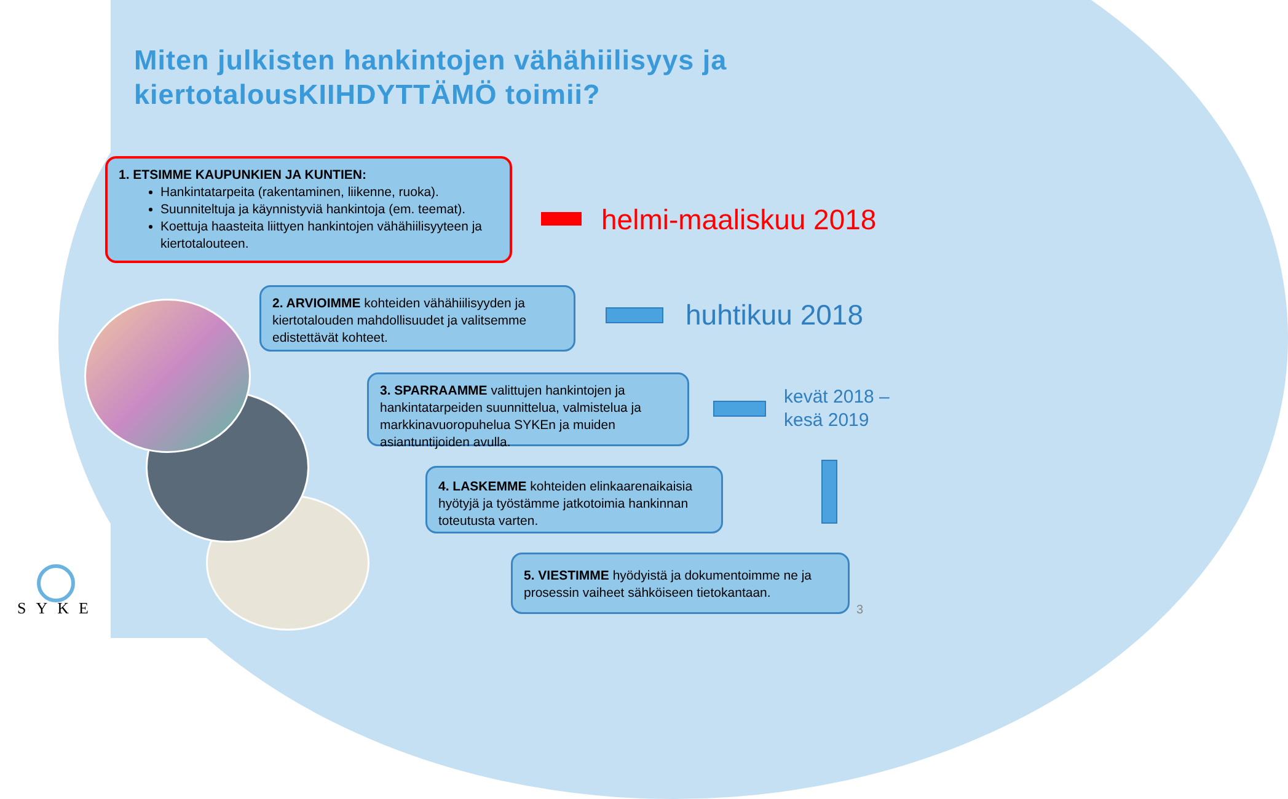Miten julkisten hankintojen vähähiilisyys ja
kiertotalousKIIHDYTTÄMÖ toimii?
1. ETSIMME KAUPUNKIEN JA KUNTIEN:
Hankintatarpeita (rakentaminen, liikenne, ruoka).
Suunniteltuja ja käynnistyviä hankintoja (em. teemat).
Koettuja haasteita liittyen hankintojen vähähiilisyyteen ja kiertotalouteen.
helmi-maaliskuu 2018
2. ARVIOIMME kohteiden vähähiilisyyden ja kiertotalouden mahdollisuudet ja valitsemme edistettävät kohteet.
huhtikuu 2018
3. SPARRAAMME valittujen hankintojen ja hankintatarpeiden suunnittelua, valmistelua ja markkinavuoropuhelua SYKEn ja muiden asiantuntijoiden avulla.
kevät 2018 –
kesä 2019
4. LASKEMME kohteiden elinkaarenaikaisia hyötyjä ja työstämme jatkotoimia hankinnan toteutusta varten.
5. VIESTIMME hyödyistä ja dokumentoimme ne ja prosessin vaiheet sähköiseen tietokantaan.
3
SYKE